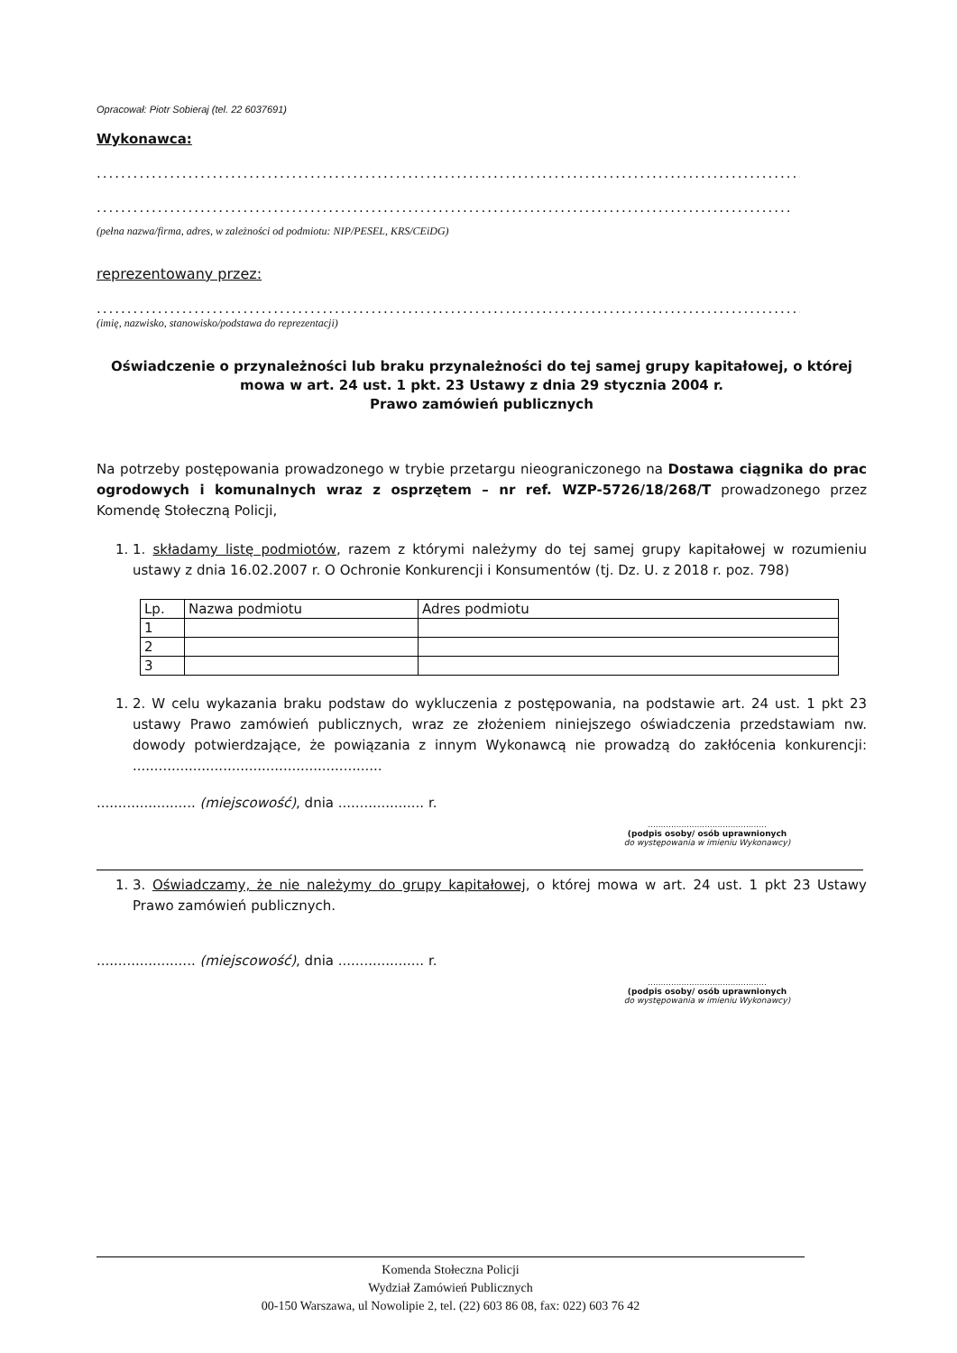Opracował: Piotr Sobieraj (tel. 22 6037691)
Wykonawca:
..........................................................................................................................................
..........................................................................................................................................
(pełna nazwa/firma, adres, w zależności od podmiotu: NIP/PESEL, KRS/CEiDG)
reprezentowany przez:
..........................................................................................................................................
(imię, nazwisko, stanowisko/podstawa do reprezentacji)
Oświadczenie o przynależności lub braku przynależności do tej samej grupy kapitałowej, o której mowa w art. 24 ust. 1 pkt. 23 Ustawy z dnia 29 stycznia 2004 r.
Prawo zamówień publicznych
Na potrzeby postępowania prowadzonego w trybie przetargu nieograniczonego na Dostawa ciągnika do prac ogrodowych i komunalnych wraz z osprzętem – nr ref. WZP-5726/18/268/T prowadzonego przez Komendę Stołeczną Policji,
1. 1. składamy listę podmiotów, razem z którymi należymy do tej samej grupy kapitałowej w rozumieniu ustawy z dnia 16.02.2007 r. O Ochronie Konkurencji i Konsumentów (tj. Dz. U. z 2018 r. poz. 798)
| Lp. | Nazwa podmiotu | Adres podmiotu |
| --- | --- | --- |
| 1 | | |
| 2 | | |
| 3 | | |
1. 2. W celu wykazania braku podstaw do wykluczenia z postępowania, na podstawie art. 24 ust. 1 pkt 23 ustawy Prawo zamówień publicznych, wraz ze złożeniem niniejszego oświadczenia przedstawiam nw. dowody potwierdzające, że powiązania z innym Wykonawcą nie prowadzą do zakłócenia konkurencji: ..........................................................
....................... (miejscowość), dnia .................... r.
..............................................
(podpis osoby/ osób uprawnionych
do występowania w imieniu Wykonawcy)
1. 3. Oświadczamy, że nie należymy do grupy kapitałowej, o której mowa w art. 24 ust. 1 pkt 23 Ustawy Prawo zamówień publicznych.
....................... (miejscowość), dnia .................... r.
..............................................
(podpis osoby/ osób uprawnionych
do występowania w imieniu Wykonawcy)
Komenda Stołeczna Policji
Wydział Zamówień Publicznych
00-150 Warszawa, ul Nowolipie 2, tel. (22) 603 86 08, fax: 022) 603 76 42